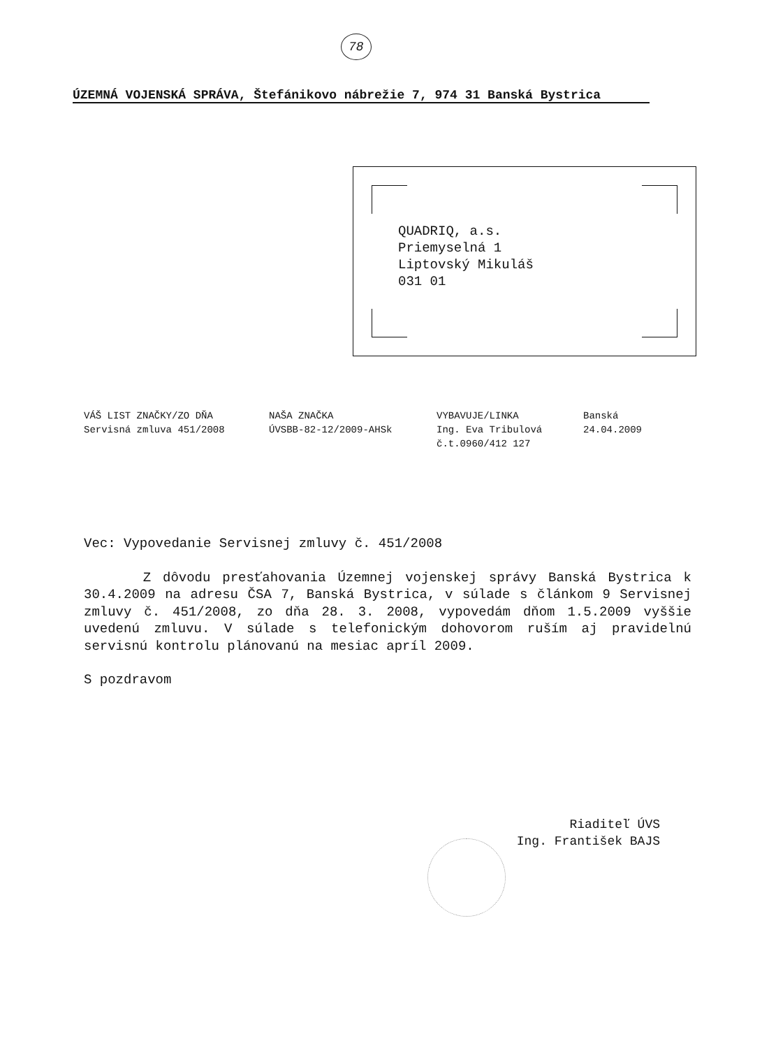78
ÚZEMNÁ VOJENSKÁ SPRÁVA, Štefánikovo nábrežie 7, 974 31 Banská Bystrica
QUADRIQ, a.s.
Priemyselná 1
Liptovský Mikuláš
031 01
VÁŠ LIST ZNAČKY/ZO DŇA
Servisná zmluva 451/2008
NAŠA ZNAČKA
ÚVSBB-82-12/2009-AHSk
VYBAVUJE/LINKA
Ing. Eva Tribulová
č.t.0960/412 127
Banská
24.04.2009
Vec: Vypovedanie Servisnej zmluvy č. 451/2008
Z dôvodu presťahovania Územnej vojenskej správy Banská Bystrica k 30.4.2009 na adresu ČSA 7, Banská Bystrica, v súlade s článkom 9 Servisnej zmluvy č. 451/2008, zo dňa 28. 3. 2008, vypovedám dňom 1.5.2009 vyššie uvedenú zmluvu. V súlade s telefonickým dohovorom ruším aj pravidelnú servisnú kontrolu plánovanú na mesiac apríl 2009.
S pozdravom
Riaditeľ ÚVS
Ing. František BAJS